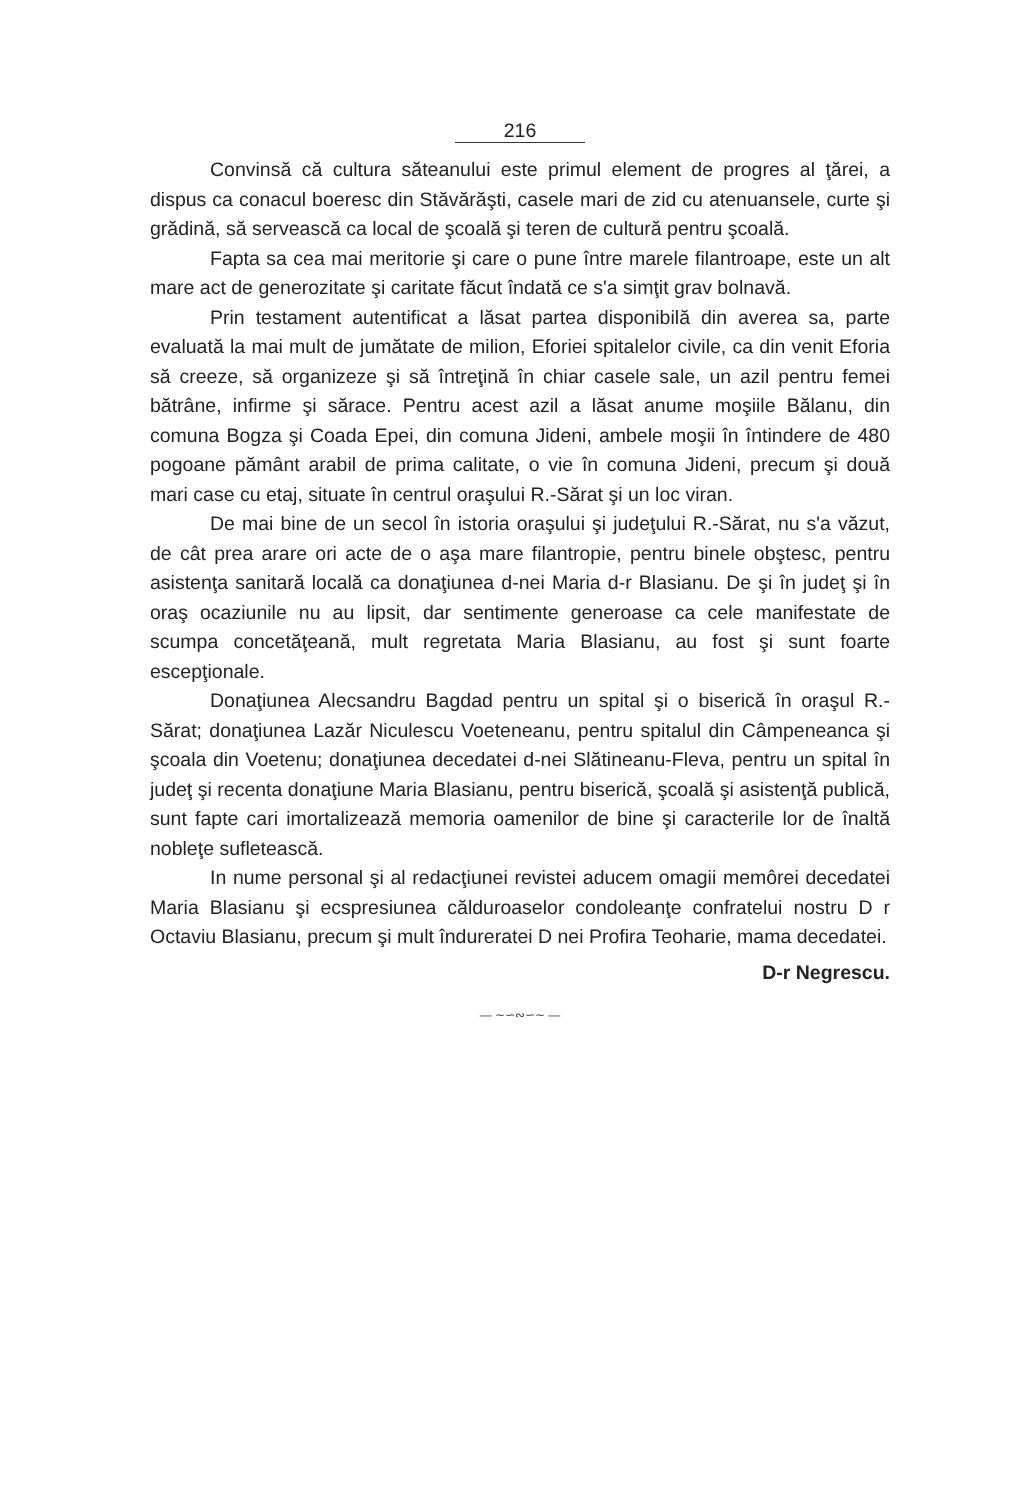216
Convinsă că cultura săteanului este primul element de progres al ţărei, a dispus ca conacul boeresc din Stăvărăşti, casele mari de zid cu atenuansele, curte şi grădină, să servească ca local de şcoală şi teren de cultură pentru şcoală.
Fapta sa cea mai meritorie şi care o pune între marele filantroape, este un alt mare act de generozitate şi caritate făcut îndată ce s'a simţit grav bolnavă.
Prin testament autentificat a lăsat partea disponibilă din averea sa, parte evaluată la mai mult de jumătate de milion, Eforiei spitalelor civile, ca din venit Eforia să creeze, să organizeze şi să întreţină în chiar casele sale, un azil pentru femei bătrâne, infirme şi sărace. Pentru acest azil a lăsat anume moşiile Bălanu, din comuna Bogza şi Coada Epei, din comuna Jideni, ambele moşii în întindere de 480 pogoane pământ arabil de prima calitate, o vie în comuna Jideni, precum şi două mari case cu etaj, situate în centrul oraşului R.-Sărat şi un loc viran.
De mai bine de un secol în istoria oraşului şi judeţului R.-Sărat, nu s'a văzut, de cât prea arare ori acte de o aşa mare filantropie, pentru binele obştesc, pentru asistenţa sanitară locală ca donaţiunea d-nei Maria d-r Blasianu. De şi în judeţ şi în oraş ocaziunile nu au lipsit, dar sentimente generoase ca cele manifestate de scumpa concetăţeană, mult regretata Maria Blasianu, au fost şi sunt foarte escepţionale.
Donaţiunea Alecsandru Bagdad pentru un spital şi o biserică în oraşul R.-Sărat; donaţiunea Lazăr Niculescu Voeteneanu, pentru spitalul din Câmpeneanca şi şcoala din Voetenu; donaţiunea decedatei d-nei Slătineanu-Fleva, pentru un spital în judeţ şi recenta donaţiune Maria Blasianu, pentru biserică, şcoală şi asistenţă publică, sunt fapte cari imortalizează memoria oamenilor de bine şi caracterile lor de înaltă nobleţe sufletească.
In nume personal şi al redacţiunei revistei aducem omagii memôrei decedatei Maria Blasianu şi ecspresiunea călduroaselor condoleanţe confratelui nostru D r Octaviu Blasianu, precum şi mult îndureratei D nei Profira Teoharie, mama decedatei.
D-r Negrescu.
— ∼∽∾∽∼ —